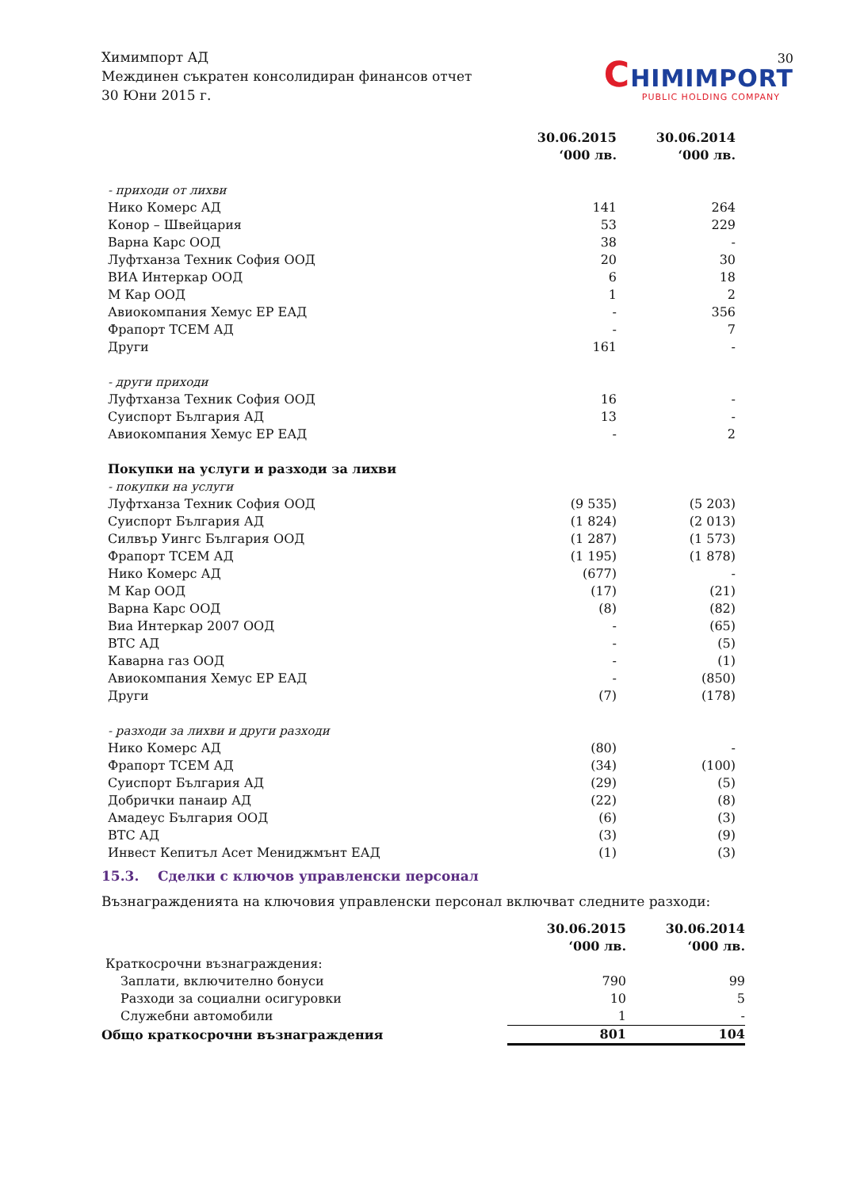30
Химимпорт АД
Междинен съкратен консолидиран финансов отчет
30 Юни 2015 г.
CHIMIMPORT
PUBLIC HOLDING COMPANY
| | 30.06.2015 ‘000 лв. | 30.06.2014 ‘000 лв. |
| - приходи от лихви | | |
| Нико Комерс АД | 141 | 264 |
| Конор – Швейцария | 53 | 229 |
| Варна Карс ООД | 38 | - |
| Луфтханза Техник София ООД | 20 | 30 |
| ВИА Интеркар ООД | 6 | 18 |
| М Кар ООД | 1 | 2 |
| Авиокомпания Хемус ЕР ЕАД | - | 356 |
| Фрапорт ТСЕМ АД | - | 7 |
| Други | 161 | - |
| - други приходи | | |
| Луфтханза Техник София ООД | 16 | - |
| Суиспорт България АД | 13 | - |
| Авиокомпания Хемус ЕР ЕАД | - | 2 |
| Покупки на услуги и разходи за лихви | | |
| - покупки на услуги | | |
| Луфтханза Техник София ООД | (9 535) | (5 203) |
| Суиспорт България АД | (1 824) | (2 013) |
| Силвър Уингс България ООД | (1 287) | (1 573) |
| Фрапорт ТСЕМ АД | (1 195) | (1 878) |
| Нико Комерс АД | (677) | - |
| М Кар ООД | (17) | (21) |
| Варна Карс ООД | (8) | (82) |
| Виа Интеркар 2007 ООД | - | (65) |
| ВТС АД | - | (5) |
| Каварна газ ООД | - | (1) |
| Авиокомпания Хемус ЕР ЕАД | - | (850) |
| Други | (7) | (178) |
| - разходи за лихви и други разходи | | |
| Нико Комерс АД | (80) | - |
| Фрапорт ТСЕМ АД | (34) | (100) |
| Суиспорт България АД | (29) | (5) |
| Добрички панаир АД | (22) | (8) |
| Амадеус България ООД | (6) | (3) |
| ВТС АД | (3) | (9) |
| Инвест Кепитъл Асет Мениджмънт ЕАД | (1) | (3) |
15.3. Сделки с ключов управленски персонал
Възнагражденията на ключовия управленски персонал включват следните разходи:
| | 30.06.2015 ‘000 лв. | 30.06.2014 ‘000 лв. |
| Краткосрочни възнаграждения: | | |
| Заплати, включително бонуси | 790 | 99 |
| Разходи за социални осигуровки | 10 | 5 |
| Служебни автомобили | 1 | - |
| Общо краткосрочни възнаграждения | 801 | 104 |